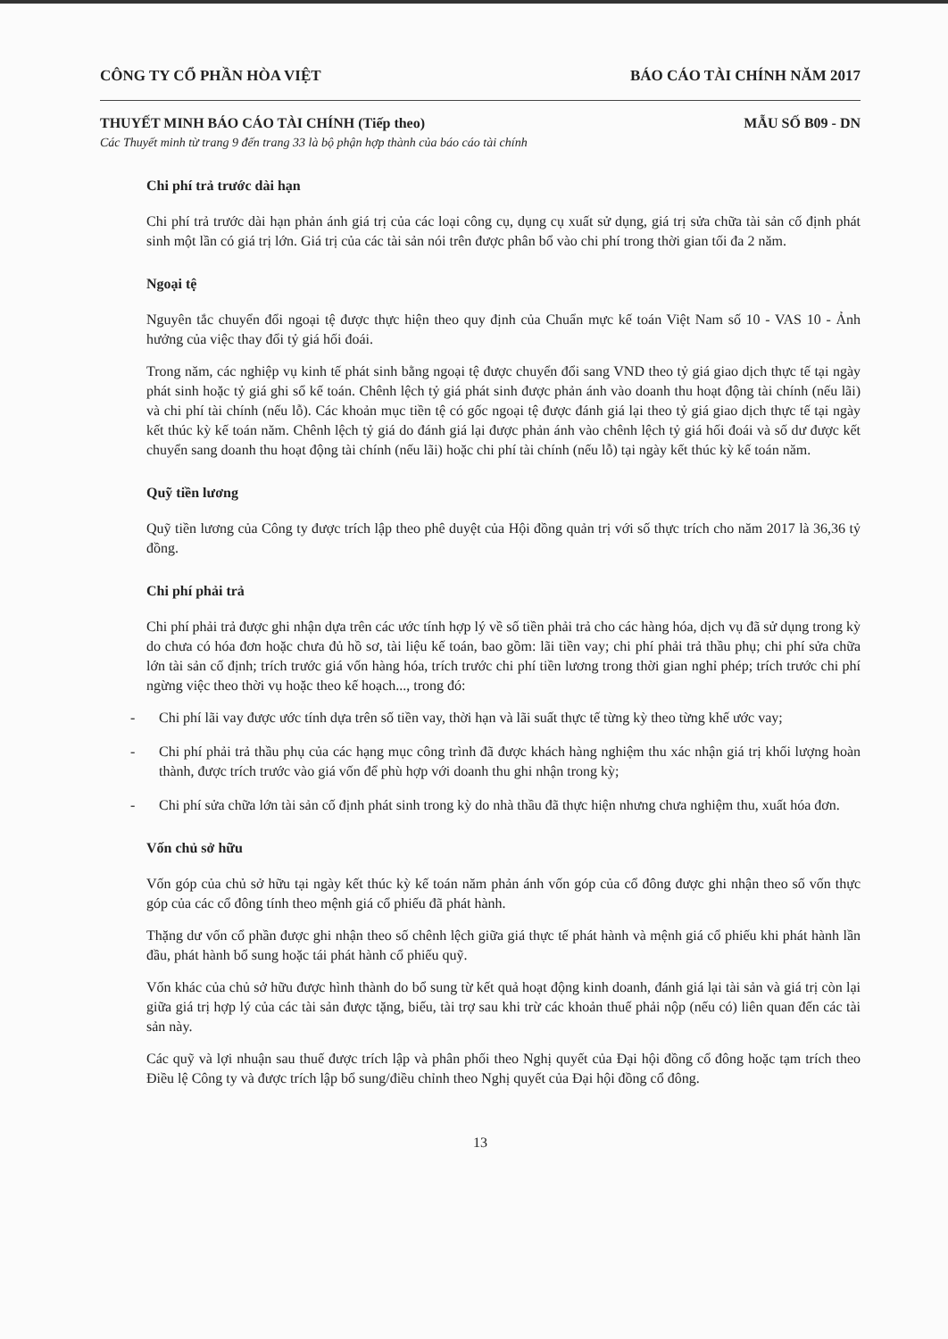CÔNG TY CỔ PHẦN HÒA VIỆT BÁO CÁO TÀI CHÍNH NĂM 2017
THUYẾT MINH BÁO CÁO TÀI CHÍNH (Tiếp theo) MẪU SỐ B09 - DN
Các Thuyết minh từ trang 9 đến trang 33 là bộ phận hợp thành của báo cáo tài chính
Chi phí trả trước dài hạn
Chi phí trả trước dài hạn phản ánh giá trị của các loại công cụ, dụng cụ xuất sử dụng, giá trị sửa chữa tài sản cố định phát sinh một lần có giá trị lớn. Giá trị của các tài sản nói trên được phân bổ vào chi phí trong thời gian tối đa 2 năm.
Ngoại tệ
Nguyên tắc chuyển đổi ngoại tệ được thực hiện theo quy định của Chuẩn mực kế toán Việt Nam số 10 - VAS 10 - Ảnh hưởng của việc thay đổi tỷ giá hối đoái.
Trong năm, các nghiệp vụ kinh tế phát sinh bằng ngoại tệ được chuyển đổi sang VND theo tỷ giá giao dịch thực tế tại ngày phát sinh hoặc tỷ giá ghi sổ kế toán. Chênh lệch tỷ giá phát sinh được phản ánh vào doanh thu hoạt động tài chính (nếu lãi) và chi phí tài chính (nếu lỗ). Các khoản mục tiền tệ có gốc ngoại tệ được đánh giá lại theo tỷ giá giao dịch thực tế tại ngày kết thúc kỳ kế toán năm. Chênh lệch tỷ giá do đánh giá lại được phản ánh vào chênh lệch tỷ giá hối đoái và số dư được kết chuyển sang doanh thu hoạt động tài chính (nếu lãi) hoặc chi phí tài chính (nếu lỗ) tại ngày kết thúc kỳ kế toán năm.
Quỹ tiền lương
Quỹ tiền lương của Công ty được trích lập theo phê duyệt của Hội đồng quản trị với số thực trích cho năm 2017 là 36,36 tỷ đồng.
Chi phí phải trả
Chi phí phải trả được ghi nhận dựa trên các ước tính hợp lý về số tiền phải trả cho các hàng hóa, dịch vụ đã sử dụng trong kỳ do chưa có hóa đơn hoặc chưa đủ hồ sơ, tài liệu kế toán, bao gồm: lãi tiền vay; chi phí phải trả thầu phụ; chi phí sửa chữa lớn tài sản cố định; trích trước giá vốn hàng hóa, trích trước chi phí tiền lương trong thời gian nghỉ phép; trích trước chi phí ngừng việc theo thời vụ hoặc theo kế hoạch..., trong đó:
- Chi phí lãi vay được ước tính dựa trên số tiền vay, thời hạn và lãi suất thực tế từng kỳ theo từng khế ước vay;
- Chi phí phải trả thầu phụ của các hạng mục công trình đã được khách hàng nghiệm thu xác nhận giá trị khối lượng hoàn thành, được trích trước vào giá vốn để phù hợp với doanh thu ghi nhận trong kỳ;
- Chi phí sửa chữa lớn tài sản cố định phát sinh trong kỳ do nhà thầu đã thực hiện nhưng chưa nghiệm thu, xuất hóa đơn.
Vốn chủ sở hữu
Vốn góp của chủ sở hữu tại ngày kết thúc kỳ kế toán năm phản ánh vốn góp của cổ đông được ghi nhận theo số vốn thực góp của các cổ đông tính theo mệnh giá cổ phiếu đã phát hành.
Thặng dư vốn cổ phần được ghi nhận theo số chênh lệch giữa giá thực tế phát hành và mệnh giá cổ phiếu khi phát hành lần đầu, phát hành bổ sung hoặc tái phát hành cổ phiếu quỹ.
Vốn khác của chủ sở hữu được hình thành do bổ sung từ kết quả hoạt động kinh doanh, đánh giá lại tài sản và giá trị còn lại giữa giá trị hợp lý của các tài sản được tặng, biếu, tài trợ sau khi trừ các khoản thuế phải nộp (nếu có) liên quan đến các tài sản này.
Các quỹ và lợi nhuận sau thuế được trích lập và phân phối theo Nghị quyết của Đại hội đồng cổ đông hoặc tạm trích theo Điều lệ Công ty và được trích lập bổ sung/điều chỉnh theo Nghị quyết của Đại hội đồng cổ đông.
13